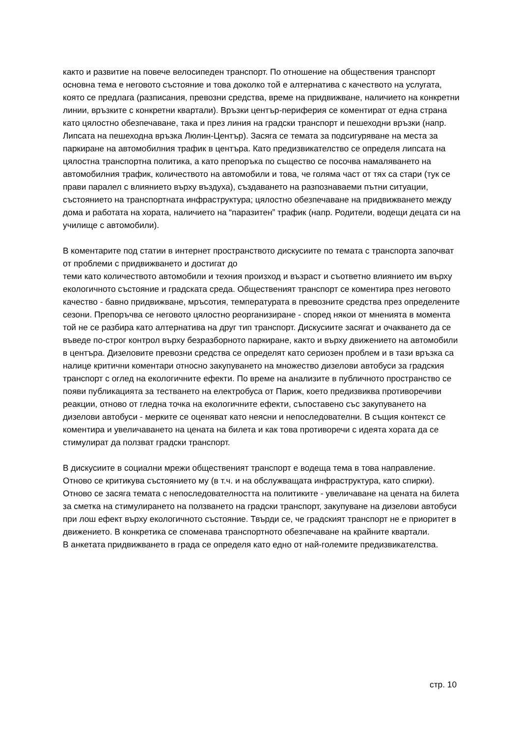както и развитие на повече велосипеден транспорт. По отношение на обществения транспорт основна тема е неговото състояние и това доколко той е алтернатива с качеството на услугата, която се предлага (разписания, превозни средства, време на придвижване, наличието на конкретни линии, връзките с конкретни квартали). Връзки център-периферия се коментират от една страна като цялостно обезпечаване, така и през линия на градски транспорт и пешеходни връзки (напр. Липсата на пешеходна връзка Люлин-Център). Засяга се темата за подсигуряване на места за паркиране на автомобилния трафик в центъра. Като предизвикателство се определя липсата на цялостна транспортна политика, а като препоръка по същество се посочва намаляването на автомобилния трафик, количеството на автомобили и това, че голяма част от тях са стари (тук се прави паралел с влиянието върху въздуха), създаването на разпознаваеми пътни ситуации, състоянието на транспортната инфраструктура; цялостно обезпечаване на придвижването между дома и работата на хората, наличието на “паразитен” трафик (напр. Родители, водещи децата си на училище с автомобили).
В коментарите под статии в интернет пространството дискусиите по темата с транспорта започват от проблеми с придвижването и достигат до
теми като количеството автомобили и техния произход и възраст и съответно влиянието им върху екологичното състояние и градската среда. Общественият транспорт се коментира през неговото качество - бавно придвижване, мръсотия, температурата в превозните средства през определените сезони. Препоръчва се неговото цялостно реорганизиране - според някои от мненията в момента той не се разбира като алтернатива на друг тип транспорт. Дискусиите засягат и очакването да се въведе по-строг контрол върху безразборното паркиране, както и върху движението на автомобили в центъра. Дизеловите превозни средства се определят като сериозен проблем и в тази връзка са налице критични коментари относно закупуването на множество дизелови автобуси за градския транспорт с оглед на екологичните ефекти. По време на анализите в публичното пространство се появи публикацията за тестването на електробуса от Париж, което предизвиква противоречиви реакции, отново от гледна точка на екологичните ефекти, съпоставено със закупуването на дизелови автобуси - мерките се оценяват като неясни и непоследователни. В същия контекст се коментира и увеличаването на цената на билета и как това противоречи с идеята хората да се стимулират да ползват градски транспорт.
В дискусиите в социални мрежи общественият транспорт е водеща тема в това направление. Отново се критикува състоянието му (в т.ч. и на обслужващата инфраструктура, като спирки). Отново се засяга темата с непоследователността на политиките - увеличаване на цената на билета за сметка на стимулирането на ползването на градски транспорт, закупуване на дизелови автобуси при лош ефект върху екологичното състояние. Твърди се, че градският транспорт не е приоритет в движението. В конкретика се споменава транспортното обезпечаване на крайните квартали.
В анкетата придвижването в града се определя като едно от най-големите предизвикателства.
стр. 10